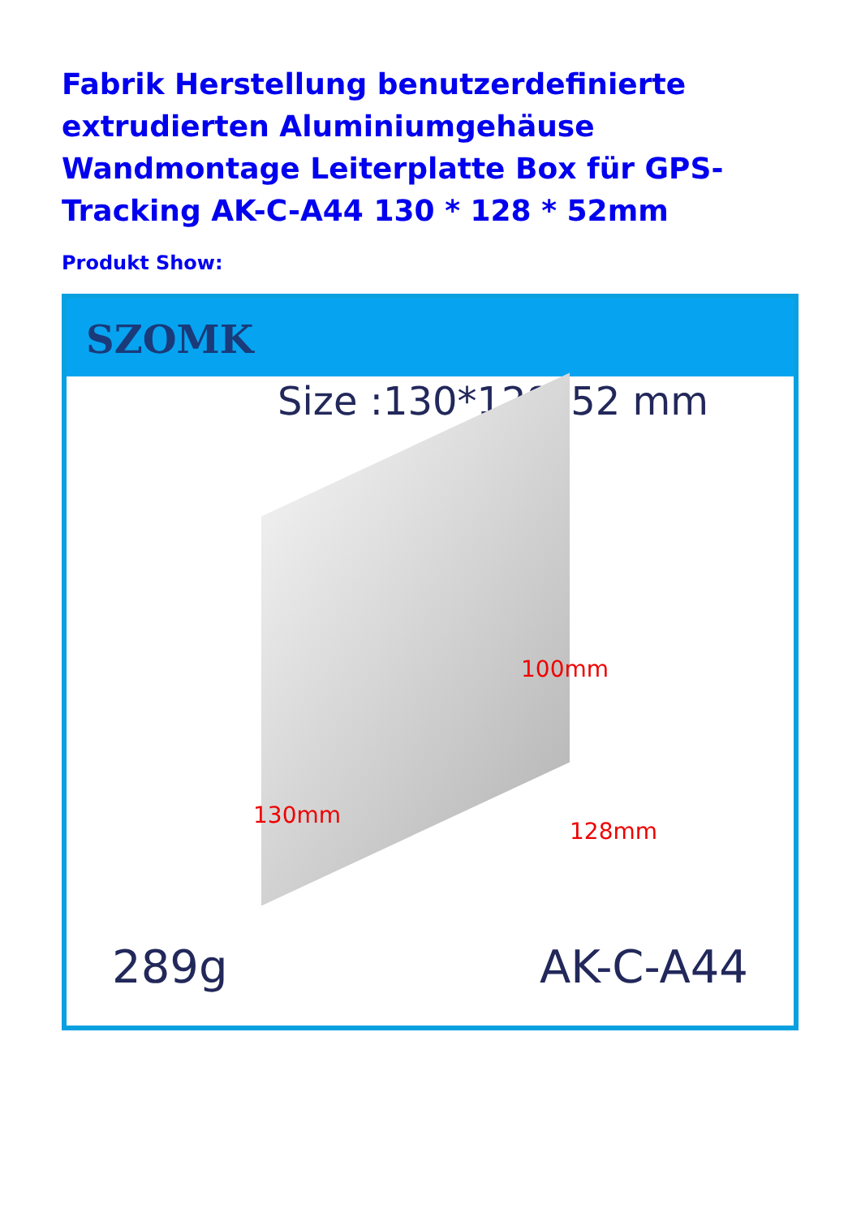Fabrik Herstellung benutzerdefinierte extrudierten Aluminiumgehäuse Wandmontage Leiterplatte Box für GPS-Tracking AK-C-A44 130 * 128 * 52mm
Produkt Show:
SZOMK
Size :130*128*52 mm
100mm
130mm
128mm
289g AK-C-A44